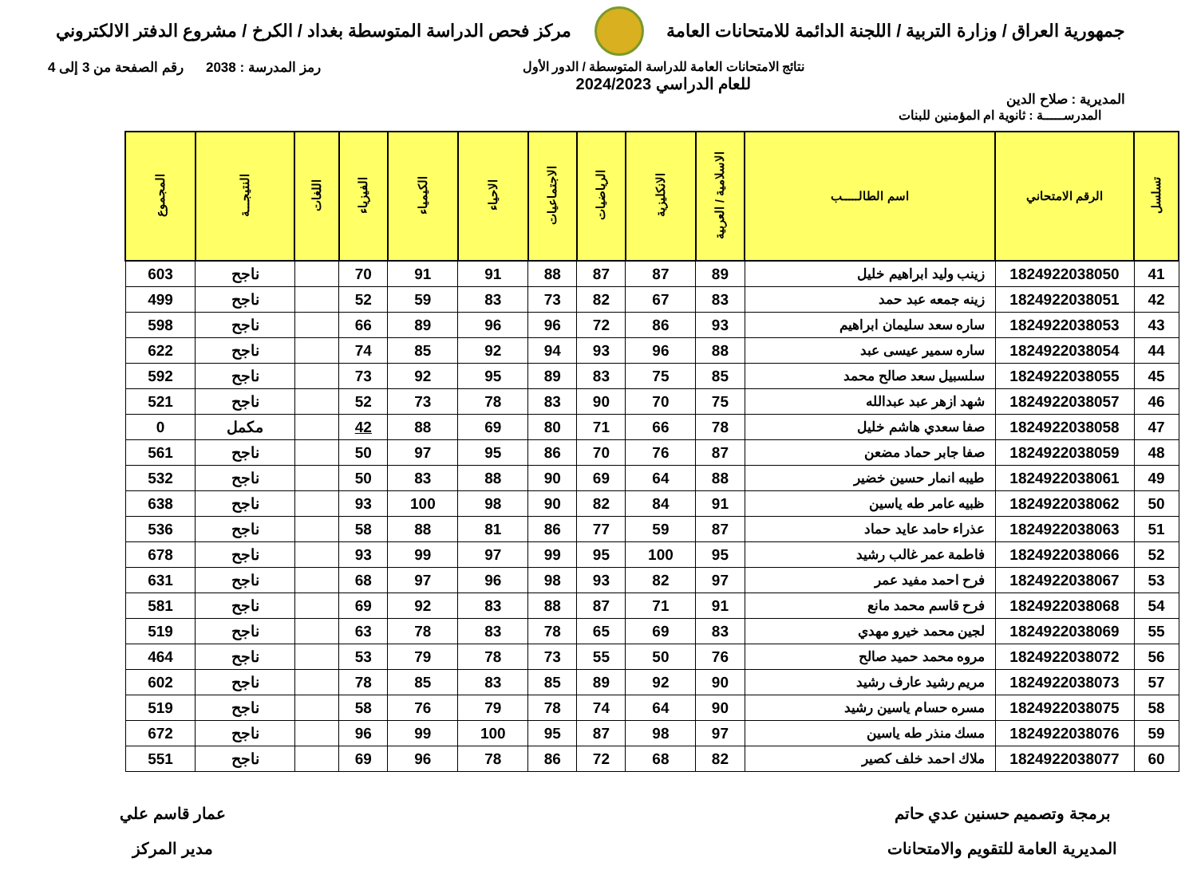جمهورية العراق / وزارة التربية / اللجنة الدائمة للامتحانات العامة
مركز فحص الدراسة المتوسطة بغداد / الكرخ / مشروع الدفتر الالكتروني
المديرية : صلاح الدين
نتائج الامتحانات العامة للدراسة المتوسطة / الدور الأول
للعام الدراسي 2024/2023
رمز المدرسة : 2038 رقم الصفحة من 3 إلى 4
المدرســـــة : ثانوية ام المؤمنين للبنات
| تسلسل | الرقم الامتحاني | اسم الطالـــــب | الاسلامية / العربية | الانكليزية | الرياضيات | الاجتماعيات | الاحياء | الكيمياء | الفيزياء | اللغات | النتيجـــة | المجموع |
| --- | --- | --- | --- | --- | --- | --- | --- | --- | --- | --- | --- | --- |
| 41 | 1824922038050 | زينب وليد ابراهيم خليل | 89 | 87 | 87 | 88 | 91 | 91 | 70 | | ناجح | 603 |
| 42 | 1824922038051 | زينه جمعه عبد حمد | 83 | 67 | 82 | 73 | 83 | 59 | 52 | | ناجح | 499 |
| 43 | 1824922038053 | ساره سعد سليمان ابراهيم | 93 | 86 | 72 | 96 | 96 | 89 | 66 | | ناجح | 598 |
| 44 | 1824922038054 | ساره سمير عيسى عبد | 88 | 96 | 93 | 94 | 92 | 85 | 74 | | ناجح | 622 |
| 45 | 1824922038055 | سلسبيل سعد صالح محمد | 85 | 75 | 83 | 89 | 95 | 92 | 73 | | ناجح | 592 |
| 46 | 1824922038057 | شهد ازهر عبد عبدالله | 75 | 70 | 90 | 83 | 78 | 73 | 52 | | ناجح | 521 |
| 47 | 1824922038058 | صفا سعدي هاشم خليل | 78 | 66 | 71 | 80 | 69 | 88 | 42 | | مكمل | 0 |
| 48 | 1824922038059 | صفا جابر حماد مضعن | 87 | 76 | 70 | 86 | 95 | 97 | 50 | | ناجح | 561 |
| 49 | 1824922038061 | طيبه انمار حسين خضير | 88 | 64 | 69 | 90 | 88 | 83 | 50 | | ناجح | 532 |
| 50 | 1824922038062 | ظبيه عامر طه ياسين | 91 | 84 | 82 | 90 | 98 | 100 | 93 | | ناجح | 638 |
| 51 | 1824922038063 | عذراء حامد عايد حماد | 87 | 59 | 77 | 86 | 81 | 88 | 58 | | ناجح | 536 |
| 52 | 1824922038066 | فاطمة عمر غالب رشيد | 95 | 100 | 95 | 99 | 97 | 99 | 93 | | ناجح | 678 |
| 53 | 1824922038067 | فرح احمد مفيد عمر | 97 | 82 | 93 | 98 | 96 | 97 | 68 | | ناجح | 631 |
| 54 | 1824922038068 | فرح قاسم محمد مانع | 91 | 71 | 87 | 88 | 83 | 92 | 69 | | ناجح | 581 |
| 55 | 1824922038069 | لجين محمد خيرو مهدي | 83 | 69 | 65 | 78 | 83 | 78 | 63 | | ناجح | 519 |
| 56 | 1824922038072 | مروه محمد حميد صالح | 76 | 50 | 55 | 73 | 78 | 79 | 53 | | ناجح | 464 |
| 57 | 1824922038073 | مريم رشيد عارف رشيد | 90 | 92 | 89 | 85 | 83 | 85 | 78 | | ناجح | 602 |
| 58 | 1824922038075 | مسره حسام ياسين رشيد | 90 | 64 | 74 | 78 | 79 | 76 | 58 | | ناجح | 519 |
| 59 | 1824922038076 | مسك منذر طه ياسين | 97 | 98 | 87 | 95 | 100 | 99 | 96 | | ناجح | 672 |
| 60 | 1824922038077 | ملاك احمد خلف كصير | 82 | 68 | 72 | 86 | 78 | 96 | 69 | | ناجح | 551 |
برمجة وتصميم حسنين عدي حاتم
المديرية العامة للتقويم والامتحانات
عمار قاسم علي
مدير المركز